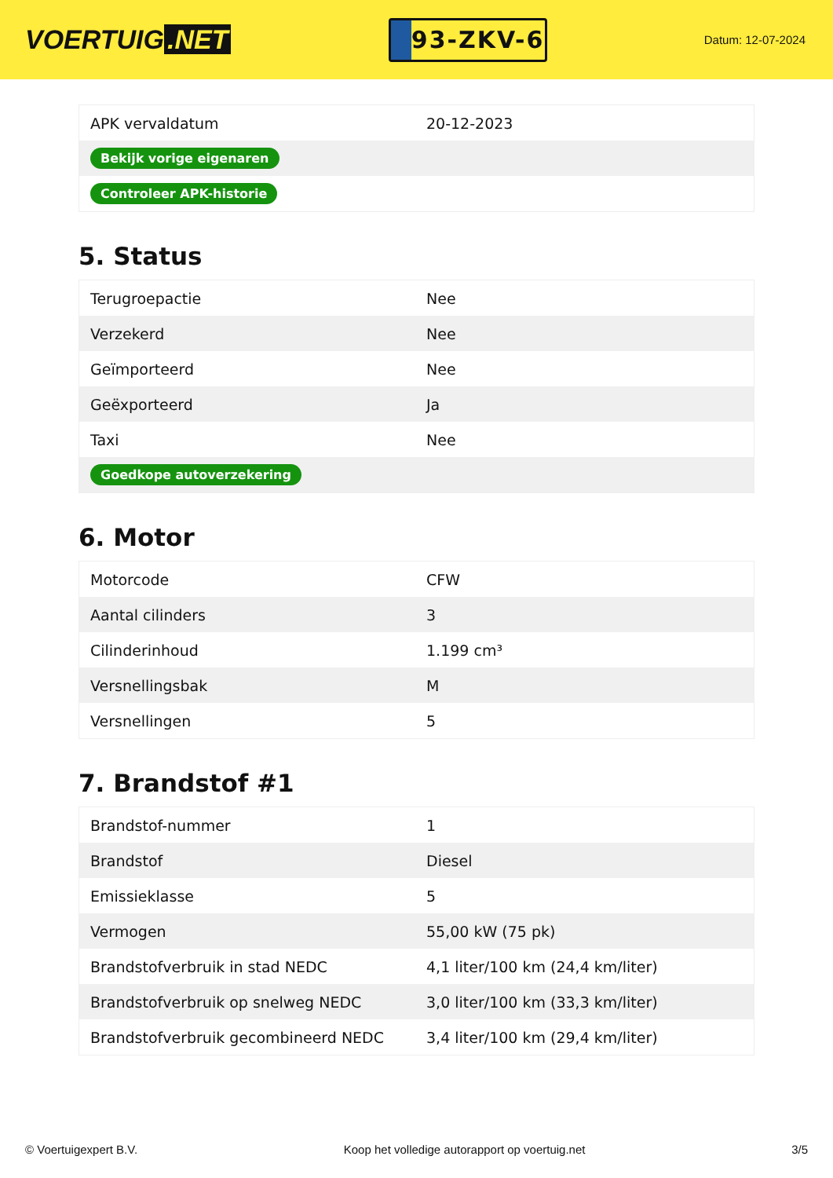VOERTUIG.NET
93-ZKV-6
Datum: 12-07-2024
| APK vervaldatum | 20-12-2023 |
| Bekijk vorige eigenaren | |
| Controleer APK-historie | |
5. Status
| Terugroepactie | Nee |
| Verzekerd | Nee |
| Geïmporteerd | Nee |
| Geëxporteerd | Ja |
| Taxi | Nee |
| Goedkope autoverzekering | |
6. Motor
| Motorcode | CFW |
| Aantal cilinders | 3 |
| Cilinderinhoud | 1.199 cm³ |
| Versnellingsbak | M |
| Versnellingen | 5 |
7. Brandstof #1
| Brandstof-nummer | 1 |
| Brandstof | Diesel |
| Emissieklasse | 5 |
| Vermogen | 55,00 kW (75 pk) |
| Brandstofverbruik in stad NEDC | 4,1 liter/100 km (24,4 km/liter) |
| Brandstofverbruik op snelweg NEDC | 3,0 liter/100 km (33,3 km/liter) |
| Brandstofverbruik gecombineerd NEDC | 3,4 liter/100 km (29,4 km/liter) |
© Voertuigexpert B.V. Koop het volledige autorapport op voertuig.net 3/5